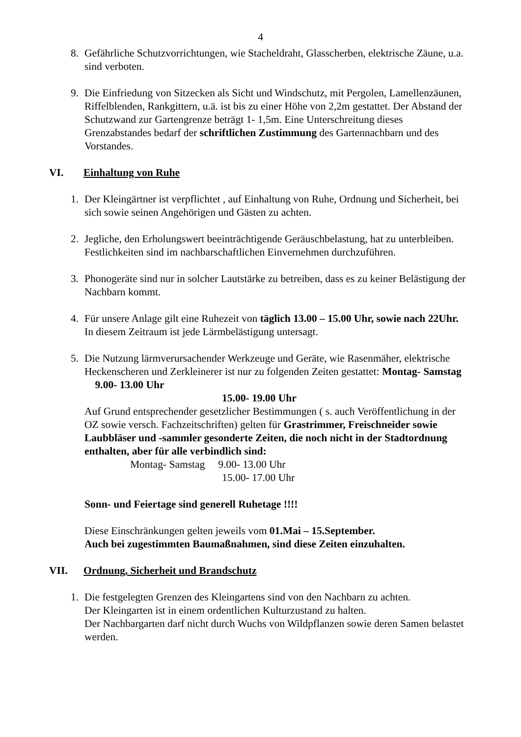4
8. Gefährliche Schutzvorrichtungen, wie Stacheldraht, Glasscherben, elektrische Zäune, u.a. sind verboten.
9. Die Einfriedung von Sitzecken als Sicht und Windschutz, mit Pergolen, Lamellenzäunen, Riffelblenden, Rankgittern, u.ä. ist bis zu einer Höhe von 2,2m gestattet. Der Abstand der Schutzwand zur Gartengrenze beträgt 1- 1,5m. Eine Unterschreitung dieses Grenzabstandes bedarf der schriftlichen Zustimmung des Gartennachbarn und des Vorstandes.
VI. Einhaltung von Ruhe
1. Der Kleingärtner ist verpflichtet , auf Einhaltung von Ruhe, Ordnung und Sicherheit, bei sich sowie seinen Angehörigen und Gästen zu achten.
2. Jegliche, den Erholungswert beeinträchtigende Geräuschbelastung, hat zu unterbleiben.
Festlichkeiten sind im nachbarschaftlichen Einvernehmen durchzuführen.
3. Phonogeräte sind nur in solcher Lautstärke zu betreiben, dass es zu keiner Belästigung der Nachbarn kommt.
4. Für unsere Anlage gilt eine Ruhezeit von täglich 13.00 – 15.00 Uhr, sowie nach 22Uhr.
In diesem Zeitraum ist jede Lärmbelästigung untersagt.
5. Die Nutzung lärmverursachender Werkzeuge und Geräte, wie Rasenmäher, elektrische Heckenscheren und Zerkleinerer ist nur zu folgenden Zeiten gestattet: Montag- Samstag 9.00- 13.00 Uhr
15.00- 19.00 Uhr
Auf Grund entsprechender gesetzlicher Bestimmungen ( s. auch Veröffentlichung in der OZ sowie versch. Fachzeitschriften) gelten für Grastrimmer, Freischneider sowie Laubbläser und -sammler gesonderte Zeiten, die noch nicht in der Stadtordnung enthalten, aber für alle verbindlich sind:
Montag- Samstag 9.00- 13.00 Uhr
15.00- 17.00 Uhr
Sonn- und Feiertage sind generell Ruhetage !!!!
Diese Einschränkungen gelten jeweils vom 01.Mai – 15.September.
Auch bei zugestimmten Baumaßnahmen, sind diese Zeiten einzuhalten.
VII. Ordnung, Sicherheit und Brandschutz
1. Die festgelegten Grenzen des Kleingartens sind von den Nachbarn zu achten.
Der Kleingarten ist in einem ordentlichen Kulturzustand zu halten.
Der Nachbargarten darf nicht durch Wuchs von Wildpflanzen sowie deren Samen belastet werden.